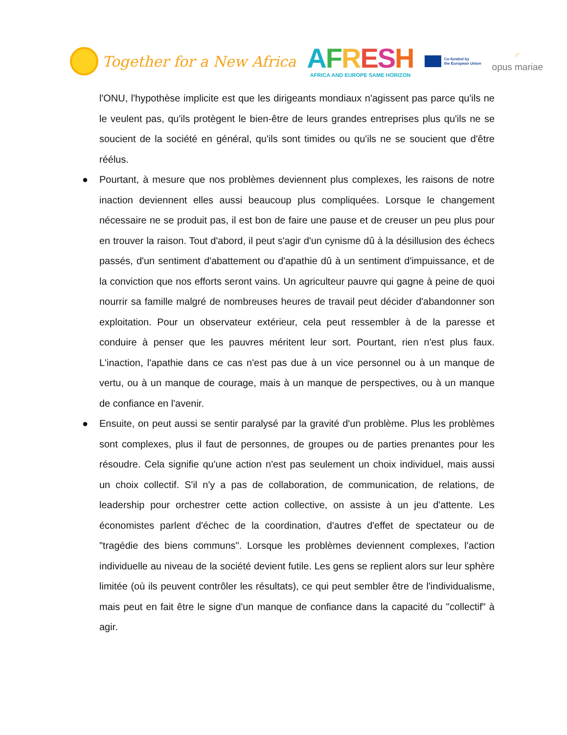Together for a New Africa
AFRESH
AFRICA AND EUROPE SAME HORIZON
Co-funded by
the European Union
◜
opus mariae
l'ONU, l'hypothèse implicite est que les dirigeants mondiaux n'agissent pas parce qu'ils ne le veulent pas, qu'ils protègent le bien-être de leurs grandes entreprises plus qu'ils ne se soucient de la société en général, qu'ils sont timides ou qu'ils ne se soucient que d'être réélus.
● Pourtant, à mesure que nos problèmes deviennent plus complexes, les raisons de notre inaction deviennent elles aussi beaucoup plus compliquées. Lorsque le changement nécessaire ne se produit pas, il est bon de faire une pause et de creuser un peu plus pour en trouver la raison. Tout d'abord, il peut s'agir d'un cynisme dû à la désillusion des échecs passés, d'un sentiment d'abattement ou d'apathie dû à un sentiment d'impuissance, et de la conviction que nos efforts seront vains. Un agriculteur pauvre qui gagne à peine de quoi nourrir sa famille malgré de nombreuses heures de travail peut décider d'abandonner son exploitation. Pour un observateur extérieur, cela peut ressembler à de la paresse et conduire à penser que les pauvres méritent leur sort. Pourtant, rien n'est plus faux. L'inaction, l'apathie dans ce cas n'est pas due à un vice personnel ou à un manque de vertu, ou à un manque de courage, mais à un manque de perspectives, ou à un manque de confiance en l'avenir.
● Ensuite, on peut aussi se sentir paralysé par la gravité d'un problème. Plus les problèmes sont complexes, plus il faut de personnes, de groupes ou de parties prenantes pour les résoudre. Cela signifie qu'une action n'est pas seulement un choix individuel, mais aussi un choix collectif. S'il n'y a pas de collaboration, de communication, de relations, de leadership pour orchestrer cette action collective, on assiste à un jeu d'attente. Les économistes parlent d'échec de la coordination, d'autres d'effet de spectateur ou de "tragédie des biens communs". Lorsque les problèmes deviennent complexes, l'action individuelle au niveau de la société devient futile. Les gens se replient alors sur leur sphère limitée (où ils peuvent contrôler les résultats), ce qui peut sembler être de l'individualisme, mais peut en fait être le signe d'un manque de confiance dans la capacité du "collectif" à agir.